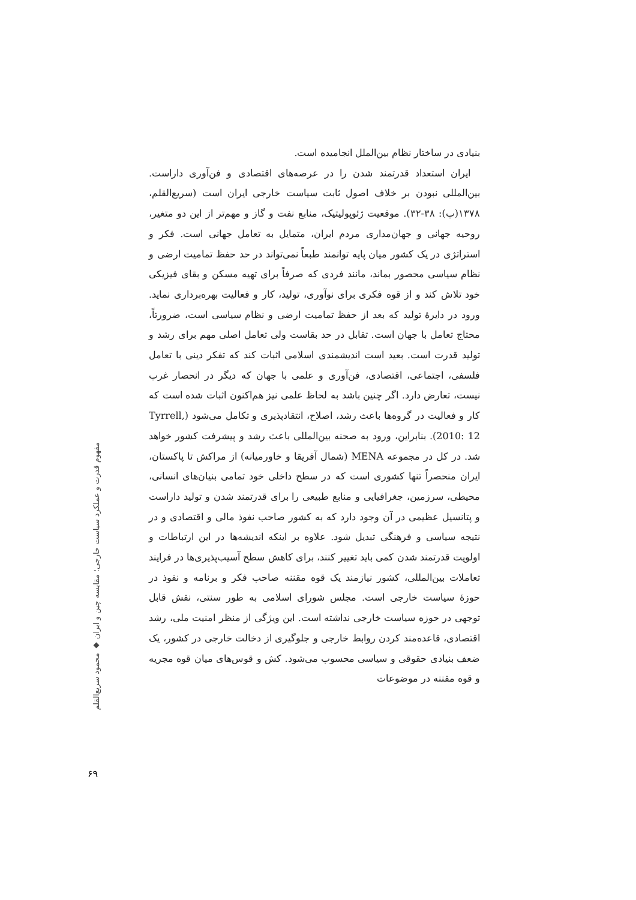بنیادی در ساختار نظام بین‌الملل انجامیده است.
ایران استعداد قدرتمند شدن را در عرصه‌های اقتصادی و فن‌آوری داراست. بین‌المللی نبودن بر خلاف اصول ثابت سیاست خارجی ایران است (سریع‌القلم، ۱۳۷۸(ب): ۳۸-۳۲). موقعیت ژئوپولیتیک، منابع نفت و گاز و مهم‌تر از این دو متغیر، روحیه جهانی و جهان‌مداری مردم ایران، متمایل به تعامل جهانی است. فکر و استراتژی در یک کشور میان پایه توانمند طبعاً نمی‌تواند در حد حفظ تمامیت ارضی و نظام سیاسی محصور بماند، مانند فردی که صرفاً برای تهیه مسکن و بقای فیزیکی خود تلاش کند و از قوه فکری برای نوآوری، تولید، کار و فعالیت بهره‌برداری نماید. ورود در دایرهٔ تولید که بعد از حفظ تمامیت ارضی و نظام سیاسی است، ضرورتاً، محتاج تعامل با جهان است. تقابل در حد بقاست ولی تعامل اصلی مهم برای رشد و تولید قدرت است. بعید است اندیشمندی اسلامی اثبات کند که تفکر دینی با تعامل فلسفی، اجتماعی، اقتصادی، فن‌آوری و علمی با جهان که دیگر در انحصار غرب نیست، تعارض دارد. اگر چنین باشد به لحاظ علمی نیز هم‌اکنون اثبات شده است که کار و فعالیت در گروه‌ها باعث رشد، اصلاح، انتقادپذیری و تکامل می‌شود (Tyrrell, 2010: 12). بنابراین، ورود به صحنه بین‌المللی باعث رشد و پیشرفت کشور خواهد شد. در کل در مجموعه MENA (شمال آفریقا و خاورمیانه) از مراکش تا پاکستان، ایران منحصراً تنها کشوری است که در سطح داخلی خود تمامی بنیان‌های انسانی، محیطی، سرزمین، جغرافیایی و منابع طبیعی را برای قدرتمند شدن و تولید داراست و پتانسیل عظیمی در آن وجود دارد که به کشور صاحب نفوذ مالی و اقتصادی و در نتیجه سیاسی و فرهنگی تبدیل شود. علاوه بر اینکه اندیشه‌ها در این ارتباطات و اولویت قدرتمند شدن کمی باید تغییر کنند، برای کاهش سطح آسیب‌پذیری‌ها در فرایند تعاملات بین‌المللی، کشور نیازمند یک قوه مقننه صاحب فکر و برنامه و نفوذ در حوزهٔ سیاست خارجی است. مجلس شورای اسلامی به طور سنتی، نقش قابل توجهی در حوزه سیاست خارجی نداشته است. این ویژگی از منظر امنیت ملی، رشد اقتصادی، قاعده‌مند کردن روابط خارجی و جلوگیری از دخالت خارجی در کشور، یک ضعف بنیادی حقوقی و سیاسی محسوب می‌شود. کش و قوس‌های میان قوه مجریه و قوه مقننه در موضوعات
مفهوم قدرت و عملکرد سیاست خارجی؛ مقایسه چین و ایران ◆ محمود سریع‌القلم
۶۹